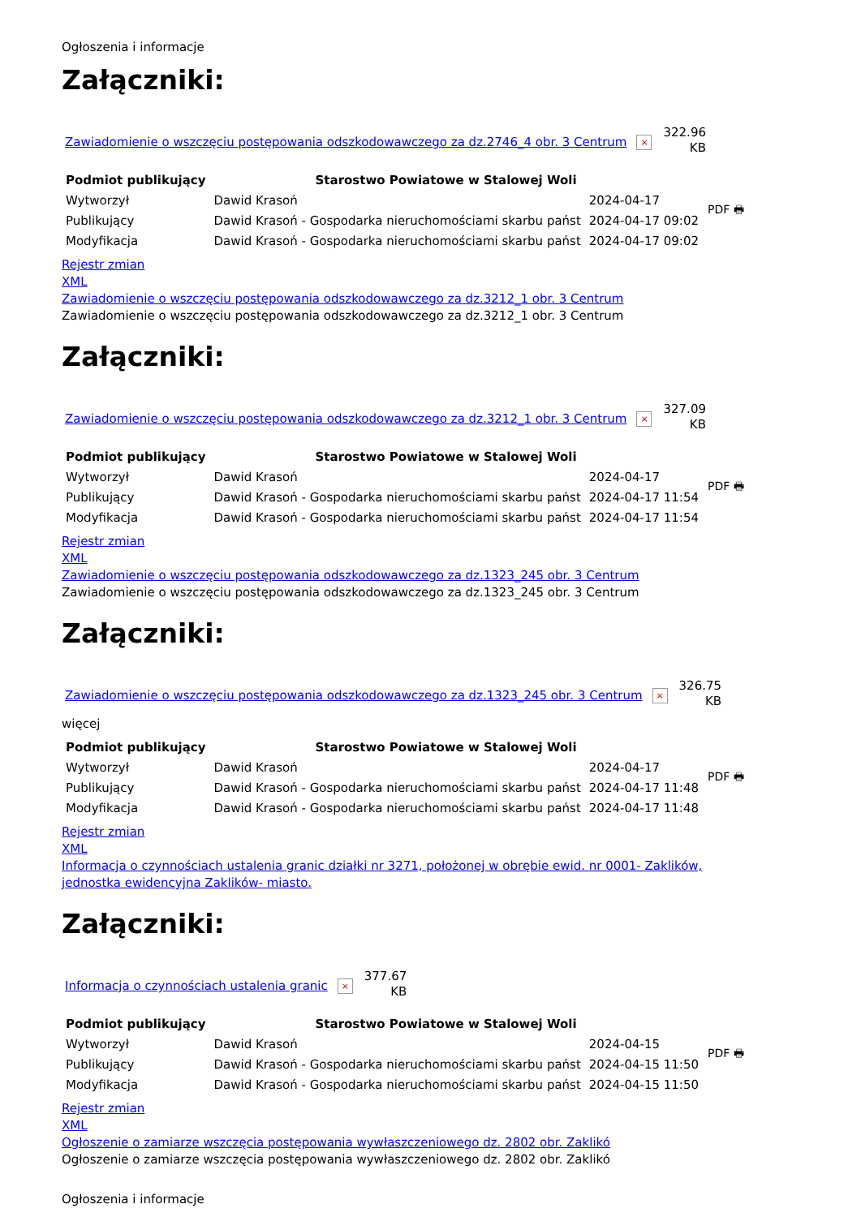Ogłoszenia i informacje
Załączniki:
Zawiadomienie o wszczęciu postępowania odszkodowawczego za dz.2746_4 obr. 3 Centrum ×
322.96
KB
| Podmiot publikujący | Starostwo Powiatowe w Stalowej Woli | |
| --- | --- | --- |
| Wytworzył | Dawid Krasoń | 2024-04-17 |
| Publikujący | Dawid Krasoń - Gospodarka nieruchomościami skarbu państ | 2024-04-17 09:02 |
| Modyfikacja | Dawid Krasoń - Gospodarka nieruchomościami skarbu państ | 2024-04-17 09:02 |
PDF 🖶
Rejestr zmian
XML
Zawiadomienie o wszczęciu postępowania odszkodowawczego za dz.3212_1 obr. 3 Centrum
Zawiadomienie o wszczęciu postępowania odszkodowawczego za dz.3212_1 obr. 3 Centrum
Załączniki:
Zawiadomienie o wszczęciu postępowania odszkodowawczego za dz.3212_1 obr. 3 Centrum ×
327.09
KB
| Podmiot publikujący | Starostwo Powiatowe w Stalowej Woli | |
| --- | --- | --- |
| Wytworzył | Dawid Krasoń | 2024-04-17 |
| Publikujący | Dawid Krasoń - Gospodarka nieruchomościami skarbu państ | 2024-04-17 11:54 |
| Modyfikacja | Dawid Krasoń - Gospodarka nieruchomościami skarbu państ | 2024-04-17 11:54 |
PDF 🖶
Rejestr zmian
XML
Zawiadomienie o wszczęciu postępowania odszkodowawczego za dz.1323_245 obr. 3 Centrum
Zawiadomienie o wszczęciu postępowania odszkodowawczego za dz.1323_245 obr. 3 Centrum
Załączniki:
Zawiadomienie o wszczęciu postępowania odszkodowawczego za dz.1323_245 obr. 3 Centrum ×
326.75
KB
więcej
| Podmiot publikujący | Starostwo Powiatowe w Stalowej Woli | |
| --- | --- | --- |
| Wytworzył | Dawid Krasoń | 2024-04-17 |
| Publikujący | Dawid Krasoń - Gospodarka nieruchomościami skarbu państ | 2024-04-17 11:48 |
| Modyfikacja | Dawid Krasoń - Gospodarka nieruchomościami skarbu państ | 2024-04-17 11:48 |
PDF 🖶
Rejestr zmian
XML
Informacja o czynnościach ustalenia granic działki nr 3271, położonej w obrębie ewid. nr 0001- Zaklików, jednostka ewidencyjna Zaklików- miasto.
Załączniki:
Informacja o czynnościach ustalenia granic ×
377.67
KB
| Podmiot publikujący | Starostwo Powiatowe w Stalowej Woli | |
| --- | --- | --- |
| Wytworzył | Dawid Krasoń | 2024-04-15 |
| Publikujący | Dawid Krasoń - Gospodarka nieruchomościami skarbu państ | 2024-04-15 11:50 |
| Modyfikacja | Dawid Krasoń - Gospodarka nieruchomościami skarbu państ | 2024-04-15 11:50 |
PDF 🖶
Rejestr zmian
XML
Ogłoszenie o zamiarze wszczęcia postępowania wywłaszczeniowego dz. 2802 obr. Zaklikó
Ogłoszenie o zamiarze wszczęcia postępowania wywłaszczeniowego dz. 2802 obr. Zaklikó
Ogłoszenia i informacje